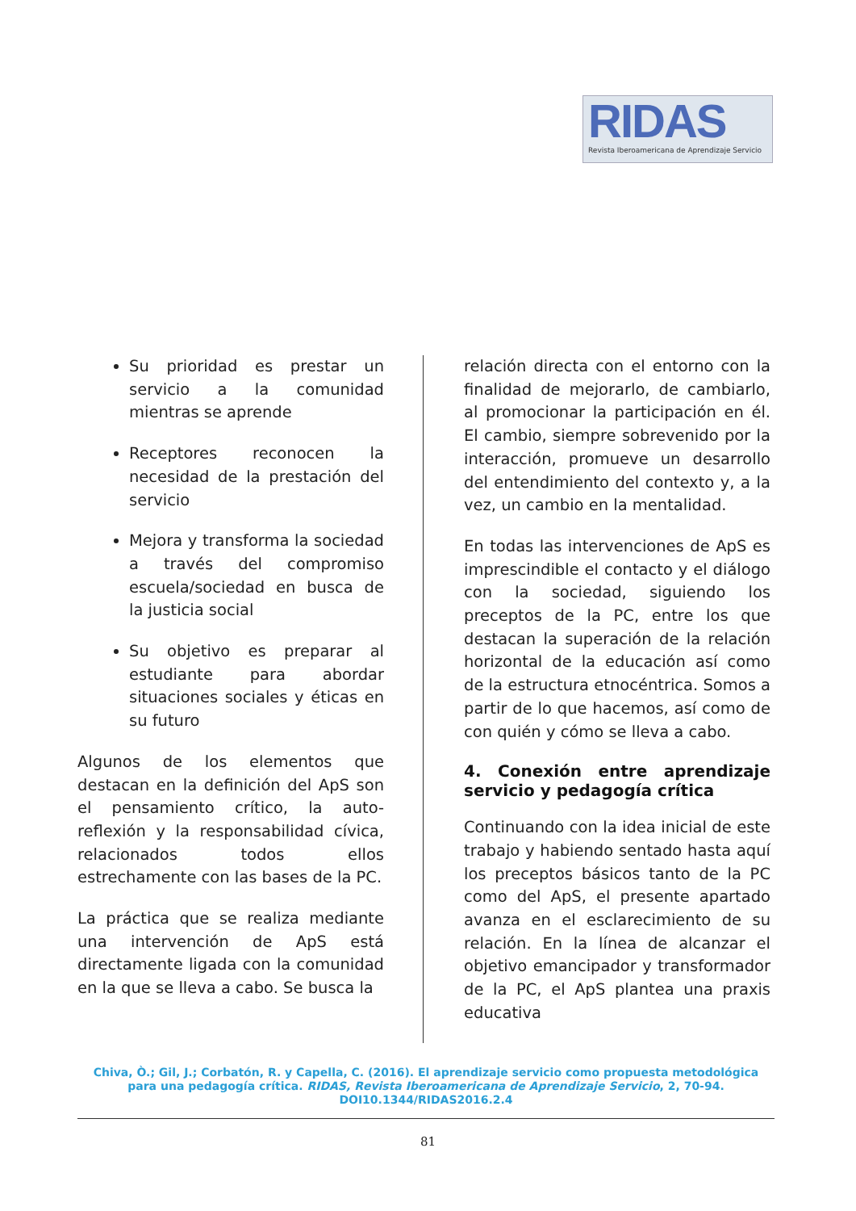RIDAS
Revista Iberoamericana de Aprendizaje Servicio
Su prioridad es prestar un servicio a la comunidad mientras se aprende
Receptores reconocen la necesidad de la prestación del servicio
Mejora y transforma la sociedad a través del compromiso escuela/sociedad en busca de la justicia social
Su objetivo es preparar al estudiante para abordar situaciones sociales y éticas en su futuro
Algunos de los elementos que destacan en la definición del ApS son el pensamiento crítico, la auto-reflexión y la responsabilidad cívica, relacionados todos ellos estrechamente con las bases de la PC.
La práctica que se realiza mediante una intervención de ApS está directamente ligada con la comunidad en la que se lleva a cabo. Se busca la
relación directa con el entorno con la finalidad de mejorarlo, de cambiarlo, al promocionar la participación en él. El cambio, siempre sobrevenido por la interacción, promueve un desarrollo del entendimiento del contexto y, a la vez, un cambio en la mentalidad.
En todas las intervenciones de ApS es imprescindible el contacto y el diálogo con la sociedad, siguiendo los preceptos de la PC, entre los que destacan la superación de la relación horizontal de la educación así como de la estructura etnocéntrica. Somos a partir de lo que hacemos, así como de con quién y cómo se lleva a cabo.
4. Conexión entre aprendizaje servicio y pedagogía crítica
Continuando con la idea inicial de este trabajo y habiendo sentado hasta aquí los preceptos básicos tanto de la PC como del ApS, el presente apartado avanza en el esclarecimiento de su relación. En la línea de alcanzar el objetivo emancipador y transformador de la PC, el ApS plantea una praxis educativa
Chiva, Ò.; Gil, J.; Corbatón, R. y Capella, C. (2016). El aprendizaje servicio como propuesta metodológica para una pedagogía crítica. RIDAS, Revista Iberoamericana de Aprendizaje Servicio, 2, 70-94. DOI10.1344/RIDAS2016.2.4
81